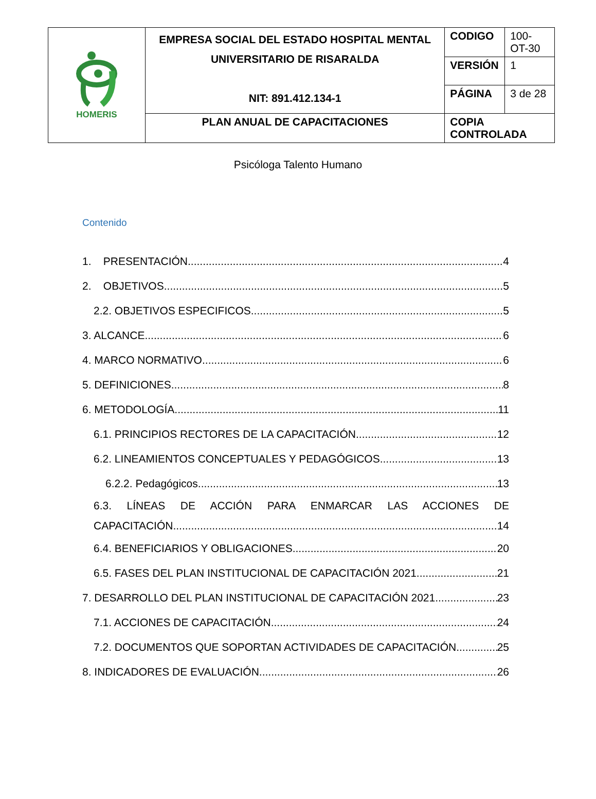| HOMERIS | EMPRESA SOCIAL DEL ESTADO HOSPITAL MENTAL UNIVERSITARIO DE RISARALDA NIT: 891.412.134-1 | CODIGO | 100-OT-30 |
| | | VERSIÓN | 1 |
| | | PÁGINA | 3 de 28 |
| | PLAN ANUAL DE CAPACITACIONES | COPIA CONTROLADA | |
Psicóloga Talento Humano
Contenido
1. PRESENTACIÓN 4
2. OBJETIVOS 5
2.2. OBJETIVOS ESPECIFICOS 5
3. ALCANCE 6
4. MARCO NORMATIVO 6
5. DEFINICIONES 8
6. METODOLOGÍA 11
6.1. PRINCIPIOS RECTORES DE LA CAPACITACIÓN 12
6.2. LINEAMIENTOS CONCEPTUALES Y PEDAGÓGICOS 13
6.2.2. Pedagógicos 13
6.3. LÍNEAS DE ACCIÓN PARA ENMARCAR LAS ACCIONES DE
CAPACITACIÓN 14
6.4. BENEFICIARIOS Y OBLIGACIONES 20
6.5. FASES DEL PLAN INSTITUCIONAL DE CAPACITACIÓN 2021 21
7. DESARROLLO DEL PLAN INSTITUCIONAL DE CAPACITACIÓN 2021 23
7.1. ACCIONES DE CAPACITACIÓN 24
7.2. DOCUMENTOS QUE SOPORTAN ACTIVIDADES DE CAPACITACIÓN 25
8. INDICADORES DE EVALUACIÓN 26